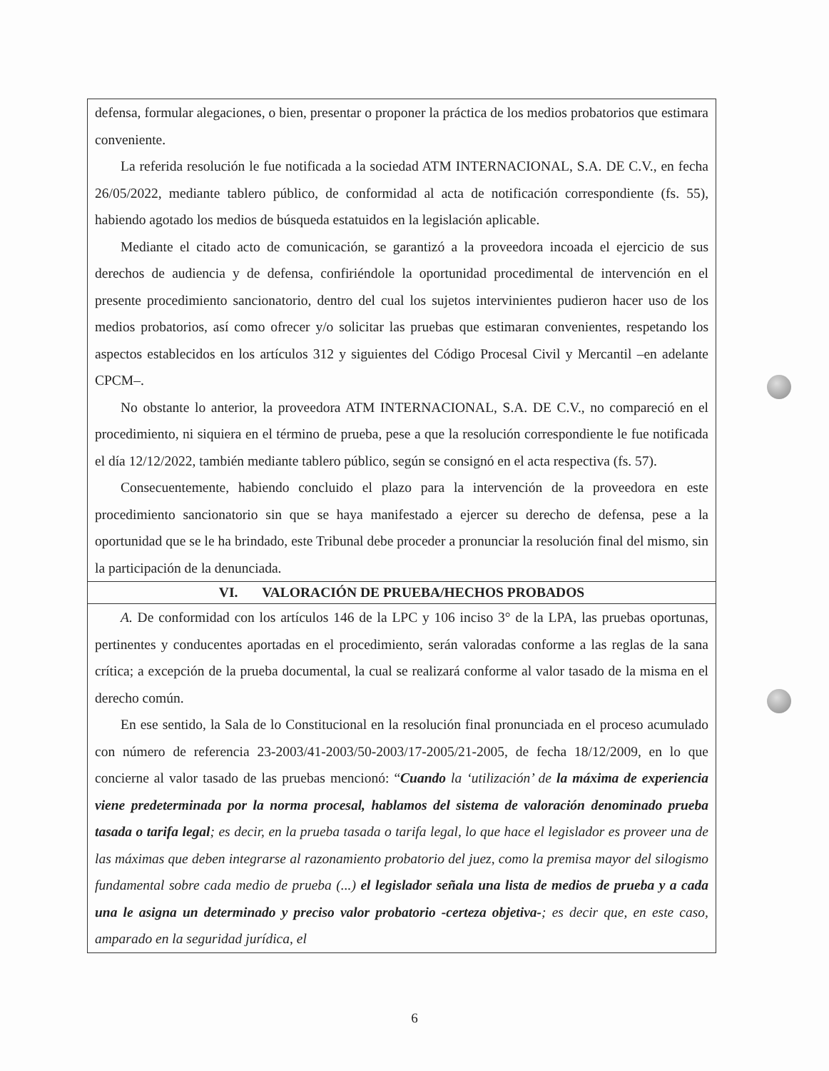defensa, formular alegaciones, o bien, presentar o proponer la práctica de los medios probatorios que estimara conveniente.
La referida resolución le fue notificada a la sociedad ATM INTERNACIONAL, S.A. DE C.V., en fecha 26/05/2022, mediante tablero público, de conformidad al acta de notificación correspondiente (fs. 55), habiendo agotado los medios de búsqueda estatuidos en la legislación aplicable.
Mediante el citado acto de comunicación, se garantizó a la proveedora incoada el ejercicio de sus derechos de audiencia y de defensa, confiriéndole la oportunidad procedimental de intervención en el presente procedimiento sancionatorio, dentro del cual los sujetos intervinientes pudieron hacer uso de los medios probatorios, así como ofrecer y/o solicitar las pruebas que estimaran convenientes, respetando los aspectos establecidos en los artículos 312 y siguientes del Código Procesal Civil y Mercantil –en adelante CPCM–.
No obstante lo anterior, la proveedora ATM INTERNACIONAL, S.A. DE C.V., no compareció en el procedimiento, ni siquiera en el término de prueba, pese a que la resolución correspondiente le fue notificada el día 12/12/2022, también mediante tablero público, según se consignó en el acta respectiva (fs. 57).
Consecuentemente, habiendo concluido el plazo para la intervención de la proveedora en este procedimiento sancionatorio sin que se haya manifestado a ejercer su derecho de defensa, pese a la oportunidad que se le ha brindado, este Tribunal debe proceder a pronunciar la resolución final del mismo, sin la participación de la denunciada.
VI. VALORACIÓN DE PRUEBA/HECHOS PROBADOS
A. De conformidad con los artículos 146 de la LPC y 106 inciso 3° de la LPA, las pruebas oportunas, pertinentes y conducentes aportadas en el procedimiento, serán valoradas conforme a las reglas de la sana crítica; a excepción de la prueba documental, la cual se realizará conforme al valor tasado de la misma en el derecho común.
En ese sentido, la Sala de lo Constitucional en la resolución final pronunciada en el proceso acumulado con número de referencia 23-2003/41-2003/50-2003/17-2005/21-2005, de fecha 18/12/2009, en lo que concierne al valor tasado de las pruebas mencionó: “Cuando la ‘utilización’ de la máxima de experiencia viene predeterminada por la norma procesal, hablamos del sistema de valoración denominado prueba tasada o tarifa legal; es decir, en la prueba tasada o tarifa legal, lo que hace el legislador es proveer una de las máximas que deben integrarse al razonamiento probatorio del juez, como la premisa mayor del silogismo fundamental sobre cada medio de prueba (...) el legislador señala una lista de medios de prueba y a cada una le asigna un determinado y preciso valor probatorio -certeza objetiva-; es decir que, en este caso, amparado en la seguridad jurídica, el
6